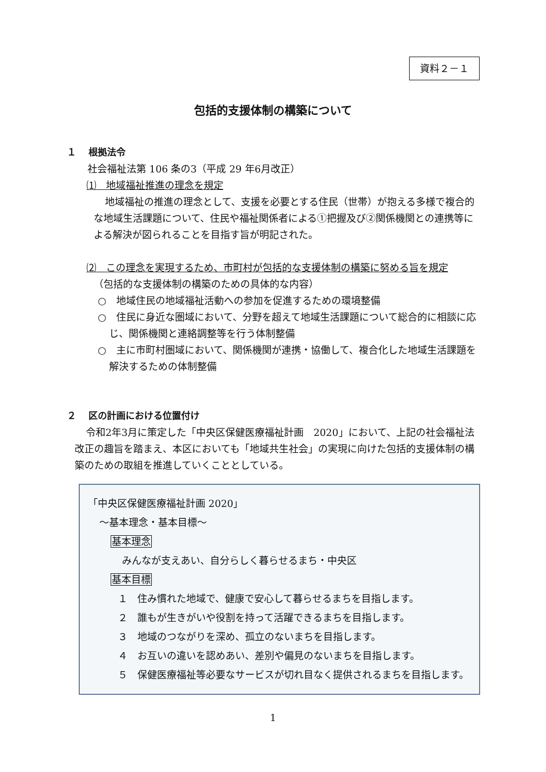資料２－１
包括的支援体制の構築について
１　 根拠法令
社会福祉法第 106 条の3（平成 29 年6月改正）
⑴　地域福祉推進の理念を規定
地域福祉の推進の理念として、支援を必要とする住民（世帯）が抱える多様で複合的な地域生活課題について、住民や福祉関係者による①把握及び②関係機関との連携等による解決が図られることを目指す旨が明記された。
⑵　この理念を実現するため、市町村が包括的な支援体制の構築に努める旨を規定
（包括的な支援体制の構築のための具体的な内容）
○　地域住民の地域福祉活動への参加を促進するための環境整備
○　住民に身近な圏域において、分野を超えて地域生活課題について総合的に相談に応じ、関係機関と連絡調整等を行う体制整備
○　主に市町村圏域において、関係機関が連携・協働して、複合化した地域生活課題を解決するための体制整備
２　 区の計画における位置付け
令和2年3月に策定した「中央区保健医療福祉計画　2020」において、上記の社会福祉法改正の趣旨を踏まえ、本区においても「地域共生社会」の実現に向けた包括的支援体制の構築のための取組を推進していくこととしている。
「中央区保健医療福祉計画 2020」
～基本理念・基本目標～
基本理念
みんなが支えあい、自分らしく暮らせるまち・中央区
基本目標
１　住み慣れた地域で、健康で安心して暮らせるまちを目指します。
２　誰もが生きがいや役割を持って活躍できるまちを目指します。
３　地域のつながりを深め、孤立のないまちを目指します。
４　お互いの違いを認めあい、差別や偏見のないまちを目指します。
５　保健医療福祉等必要なサービスが切れ目なく提供されるまちを目指します。
1